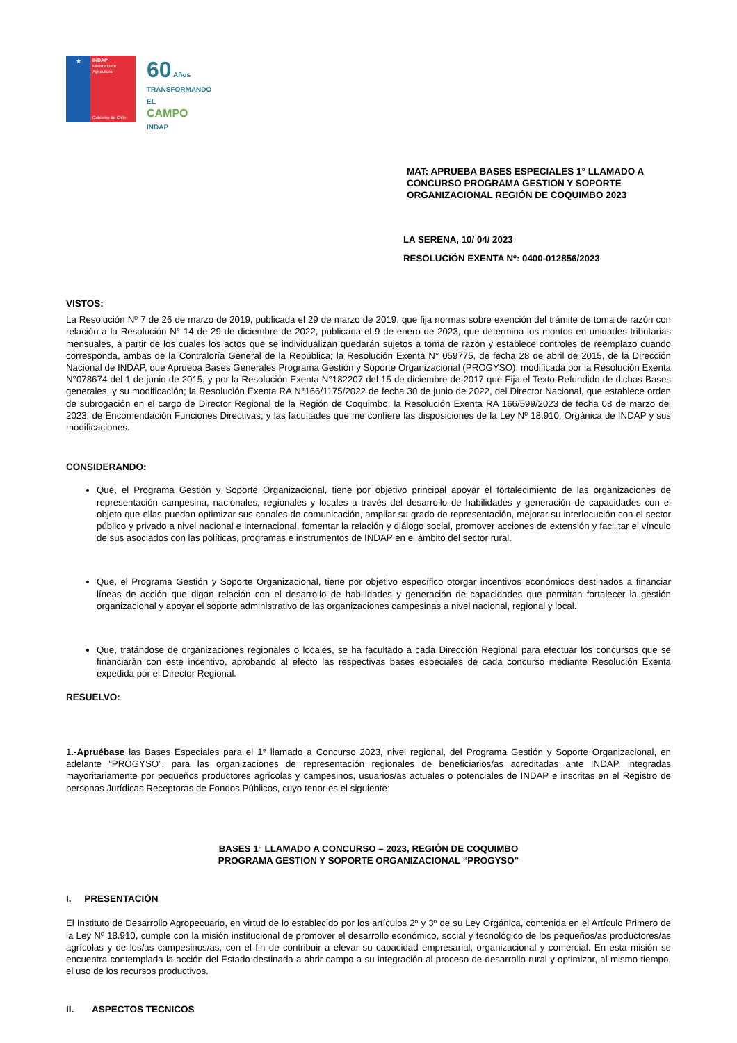★
INDAP
Ministerio de Agricultura
Gobierno de Chile
60 Años
TRANSFORMANDO EL
CAMPO
INDAP
MAT: APRUEBA BASES ESPECIALES 1° LLAMADO A CONCURSO PROGRAMA GESTION Y SOPORTE ORGANIZACIONAL REGIÓN DE COQUIMBO 2023
LA SERENA, 10/ 04/ 2023
RESOLUCIÓN EXENTA Nº: 0400-012856/2023
VISTOS:
La Resolución Nº 7 de 26 de marzo de 2019, publicada el 29 de marzo de 2019, que fija normas sobre exención del trámite de toma de razón con relación a la Resolución N° 14 de 29 de diciembre de 2022, publicada el 9 de enero de 2023, que determina los montos en unidades tributarias mensuales, a partir de los cuales los actos que se individualizan quedarán sujetos a toma de razón y establece controles de reemplazo cuando corresponda, ambas de la Contraloría General de la República; la Resolución Exenta N° 059775, de fecha 28 de abril de 2015, de la Dirección Nacional de INDAP, que Aprueba Bases Generales Programa Gestión y Soporte Organizacional (PROGYSO), modificada por la Resolución Exenta N°078674 del 1 de junio de 2015, y por la Resolución Exenta N°182207 del 15 de diciembre de 2017 que Fija el Texto Refundido de dichas Bases generales, y su modificación; la Resolución Exenta RA N°166/1175/2022 de fecha 30 de junio de 2022, del Director Nacional, que establece orden de subrogación en el cargo de Director Regional de la Región de Coquimbo; la Resolución Exenta RA 166/599/2023 de fecha 08 de marzo del 2023, de Encomendación Funciones Directivas; y las facultades que me confiere las disposiciones de la Ley Nº 18.910, Orgánica de INDAP y sus modificaciones.
CONSIDERANDO:
Que, el Programa Gestión y Soporte Organizacional, tiene por objetivo principal apoyar el fortalecimiento de las organizaciones de representación campesina, nacionales, regionales y locales a través del desarrollo de habilidades y generación de capacidades con el objeto que ellas puedan optimizar sus canales de comunicación, ampliar su grado de representación, mejorar su interlocución con el sector público y privado a nivel nacional e internacional, fomentar la relación y diálogo social, promover acciones de extensión y facilitar el vínculo de sus asociados con las políticas, programas e instrumentos de INDAP en el ámbito del sector rural.
Que, el Programa Gestión y Soporte Organizacional, tiene por objetivo específico otorgar incentivos económicos destinados a financiar líneas de acción que digan relación con el desarrollo de habilidades y generación de capacidades que permitan fortalecer la gestión organizacional y apoyar el soporte administrativo de las organizaciones campesinas a nivel nacional, regional y local.
Que, tratándose de organizaciones regionales o locales, se ha facultado a cada Dirección Regional para efectuar los concursos que se financiarán con este incentivo, aprobando al efecto las respectivas bases especiales de cada concurso mediante Resolución Exenta expedida por el Director Regional.
RESUELVO:
1.-Apruébase las Bases Especiales para el 1° llamado a Concurso 2023, nivel regional, del Programa Gestión y Soporte Organizacional, en adelante “PROGYSO”, para las organizaciones de representación regionales de beneficiarios/as acreditadas ante INDAP, integradas mayoritariamente por pequeños productores agrícolas y campesinos, usuarios/as actuales o potenciales de INDAP e inscritas en el Registro de personas Jurídicas Receptoras de Fondos Públicos, cuyo tenor es el siguiente:
BASES 1° LLAMADO A CONCURSO – 2023, REGIÓN DE COQUIMBO
PROGRAMA GESTION Y SOPORTE ORGANIZACIONAL “PROGYSO”
I. PRESENTACIÓN
El Instituto de Desarrollo Agropecuario, en virtud de lo establecido por los artículos 2º y 3º de su Ley Orgánica, contenida en el Artículo Primero de la Ley Nº 18.910, cumple con la misión institucional de promover el desarrollo económico, social y tecnológico de los pequeños/as productores/as agrícolas y de los/as campesinos/as, con el fin de contribuir a elevar su capacidad empresarial, organizacional y comercial. En esta misión se encuentra contemplada la acción del Estado destinada a abrir campo a su integración al proceso de desarrollo rural y optimizar, al mismo tiempo, el uso de los recursos productivos.
II. ASPECTOS TECNICOS